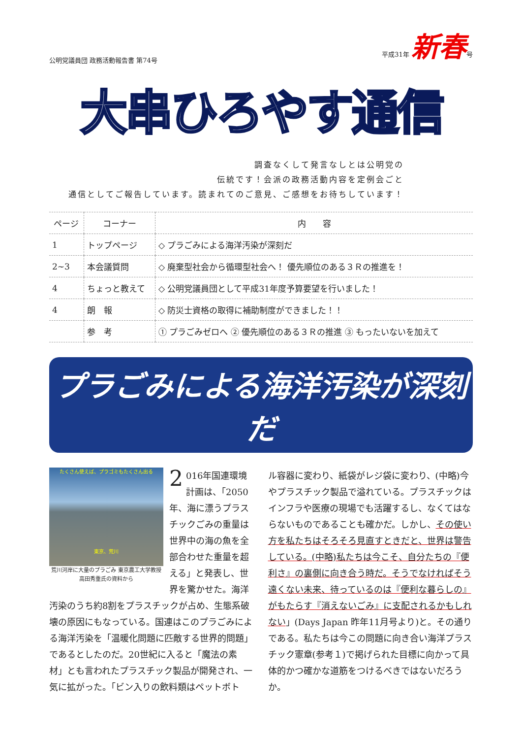公明党議員団 政務活動報告書 第74号 平成31年 新春号
大串ひろやす通信
調査なくして発言なしとは公明党の
伝統です！会派の政務活動内容を定例会ごと
通信としてご報告しています。読まれてのご意見、ご感想をお待ちしています！
| ページ | コーナー | 内 容 |
| --- | --- | --- |
| 1 | トップページ | ◇ プラごみによる海洋汚染が深刻だ |
| 2~3 | 本会議質問 | ◇ 廃棄型社会から循環型社会へ！ 優先順位のある３Ｒの推進を！ |
| 4 | ちょっと教えて | ◇ 公明党議員団として平成31年度予算要望を行いました！ |
| 4 | 朗 報 | ◇ 防災士資格の取得に補助制度ができました！！ |
| | 参 考 | ① プラごみゼロへ ② 優先順位のある３Ｒの推進 ③ もったいないを加えて |
プラごみによる海洋汚染が深刻だ
たくさん使えば、プラゴミもたくさん出る
東京、荒川
荒川河岸に大量のプラごみ 東京農工大学教授 高田秀重氏の資料から
2 016年国連環境計画は、「2050年、海に漂うプラスチックごみの重量は世界中の海の魚を全部合わせた重量を超える」と発表し、世界を驚かせた。海洋汚染のうち約8割をプラスチックが占め、生態系破壊の原因にもなっている。国連はこのプラごみによる海洋汚染を「温暖化問題に匹敵する世界的問題」であるとしたのだ。20世紀に入ると「魔法の素材」とも言われたプラスチック製品が開発され、一気に拡がった。「ビン入りの飲料類はペットボト
ル容器に変わり、紙袋がレジ袋に変わり、(中略)今やプラスチック製品で溢れている。プラスチックはインフラや医療の現場でも活躍するし、なくてはならないものであることも確かだ。しかし、その使い方を私たちはそろそろ見直すときだと、世界は警告している。(中略)私たちは今こそ、自分たちの『便利さ』の裏側に向き合う時だ。そうでなければそう遠くない未来、待っているのは『便利な暮らしの』がもたらす『消えないごみ』に支配されるかもしれない」(Days Japan 昨年11月号より)と。その通りである。私たちは今この問題に向き合い海洋プラスチック憲章(参考１)で掲げられた目標に向かって具体的かつ確かな道筋をつけるべきではないだろうか。